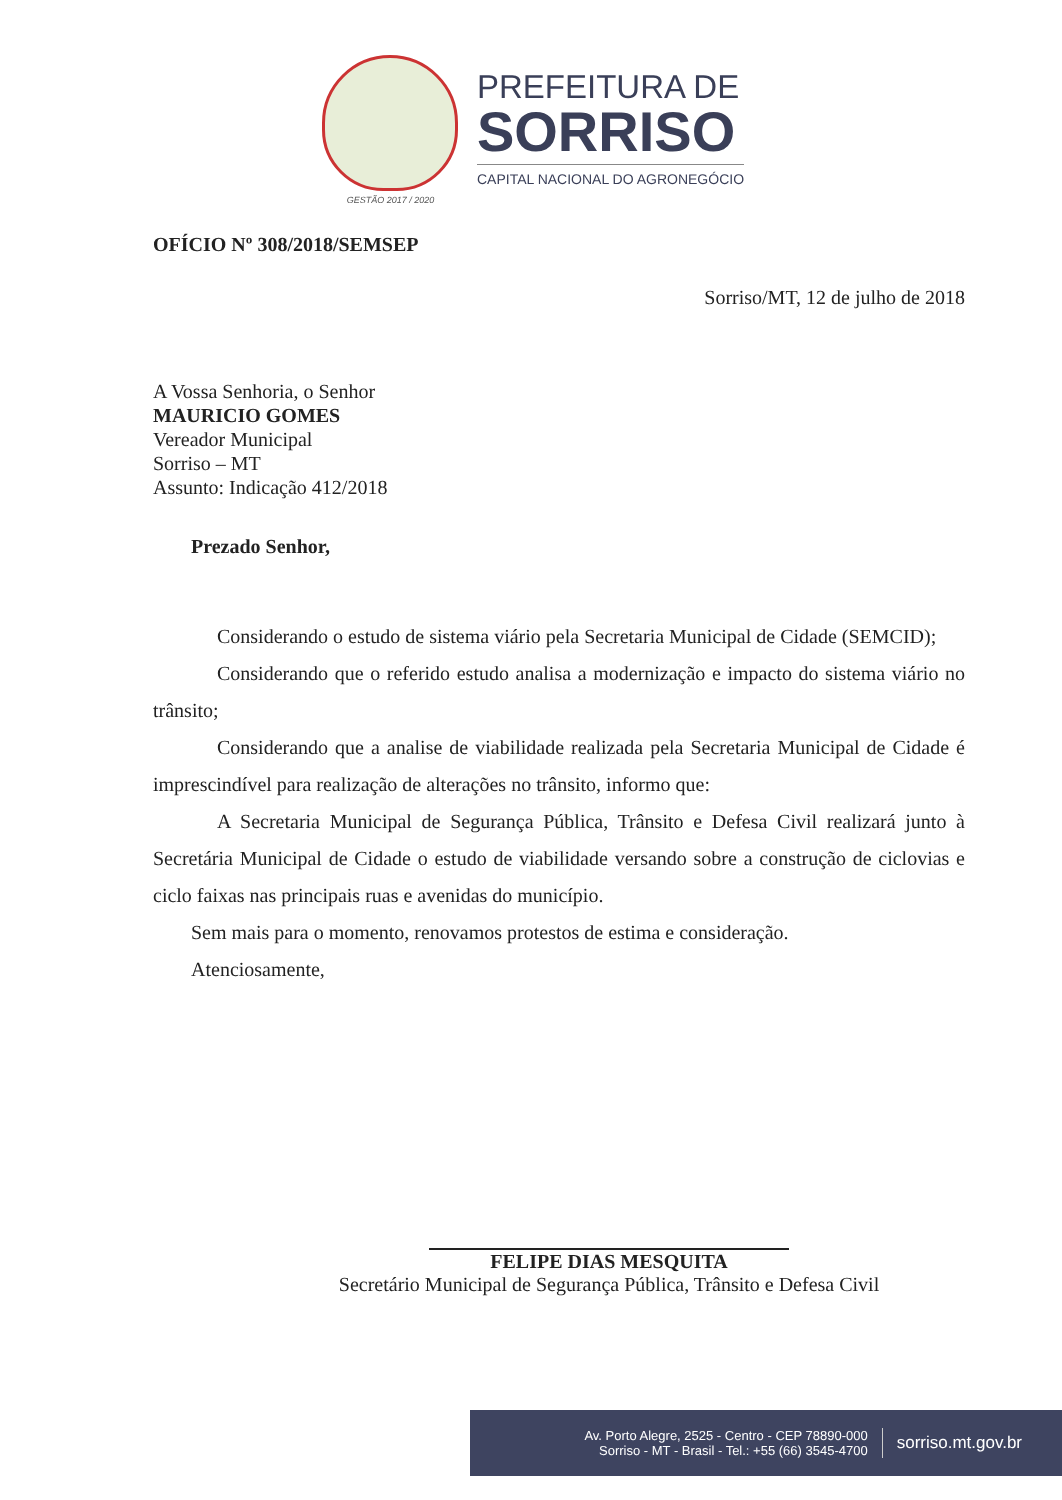GESTÃO 2017 / 2020
PREFEITURA DE
SORRISO
CAPITAL NACIONAL DO AGRONEGÓCIO
OFÍCIO Nº 308/2018/SEMSEP
Sorriso/MT, 12 de julho de 2018
A Vossa Senhoria, o Senhor
MAURICIO GOMES
Vereador Municipal
Sorriso – MT
Assunto: Indicação 412/2018
Prezado Senhor,
Considerando o estudo de sistema viário pela Secretaria Municipal de Cidade (SEMCID);
Considerando que o referido estudo analisa a modernização e impacto do sistema viário no trânsito;
Considerando que a analise de viabilidade realizada pela Secretaria Municipal de Cidade é imprescindível para realização de alterações no trânsito, informo que:
A Secretaria Municipal de Segurança Pública, Trânsito e Defesa Civil realizará junto à Secretária Municipal de Cidade o estudo de viabilidade versando sobre a construção de ciclovias e ciclo faixas nas principais ruas e avenidas do município.
Sem mais para o momento, renovamos protestos de estima e consideração.
Atenciosamente,
FELIPE DIAS MESQUITA
Secretário Municipal de Segurança Pública, Trânsito e Defesa Civil
Av. Porto Alegre, 2525 - Centro - CEP 78890-000
Sorriso - MT - Brasil - Tel.: +55 (66) 3545-4700
sorriso.mt.gov.br